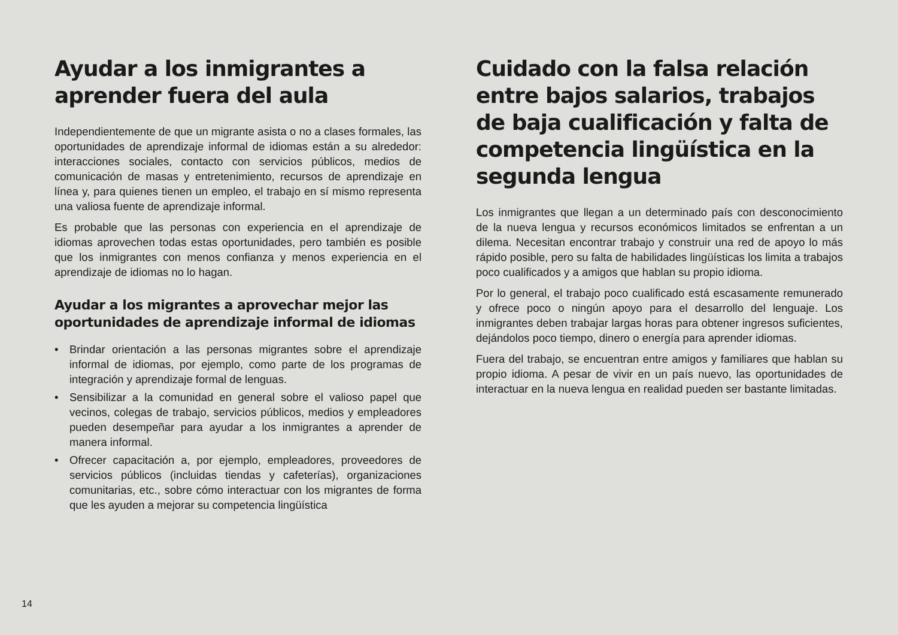Ayudar a los inmigrantes a aprender fuera del aula
Independientemente de que un migrante asista o no a clases formales, las oportunidades de aprendizaje informal de idiomas están a su alrededor: interacciones sociales, contacto con servicios públicos, medios de comunicación de masas y entretenimiento, recursos de aprendizaje en línea y, para quienes tienen un empleo, el trabajo en sí mismo representa una valiosa fuente de aprendizaje informal.
Es probable que las personas con experiencia en el aprendizaje de idiomas aprovechen todas estas oportunidades, pero también es posible que los inmigrantes con menos confianza y menos experiencia en el aprendizaje de idiomas no lo hagan.
Ayudar a los migrantes a aprovechar mejor las oportunidades de aprendizaje informal de idiomas
• Brindar orientación a las personas migrantes sobre el aprendizaje informal de idiomas, por ejemplo, como parte de los programas de integración y aprendizaje formal de lenguas.
• Sensibilizar a la comunidad en general sobre el valioso papel que vecinos, colegas de trabajo, servicios públicos, medios y empleadores pueden desempeñar para ayudar a los inmigrantes a aprender de manera informal.
• Ofrecer capacitación a, por ejemplo, empleadores, proveedores de servicios públicos (incluidas tiendas y cafeterías), organizaciones comunitarias, etc., sobre cómo interactuar con los migrantes de forma que les ayuden a mejorar su competencia lingüística
Cuidado con la falsa relación entre bajos salarios, trabajos de baja cualificación y falta de competencia lingüística en la segunda lengua
Los inmigrantes que llegan a un determinado país con desconocimiento de la nueva lengua y recursos económicos limitados se enfrentan a un dilema. Necesitan encontrar trabajo y construir una red de apoyo lo más rápido posible, pero su falta de habilidades lingüísticas los limita a trabajos poco cualificados y a amigos que hablan su propio idioma.
Por lo general, el trabajo poco cualificado está escasamente remunerado y ofrece poco o ningún apoyo para el desarrollo del lenguaje. Los inmigrantes deben trabajar largas horas para obtener ingresos suficientes, dejándolos poco tiempo, dinero o energía para aprender idiomas.
Fuera del trabajo, se encuentran entre amigos y familiares que hablan su propio idioma. A pesar de vivir en un país nuevo, las oportunidades de interactuar en la nueva lengua en realidad pueden ser bastante limitadas.
14